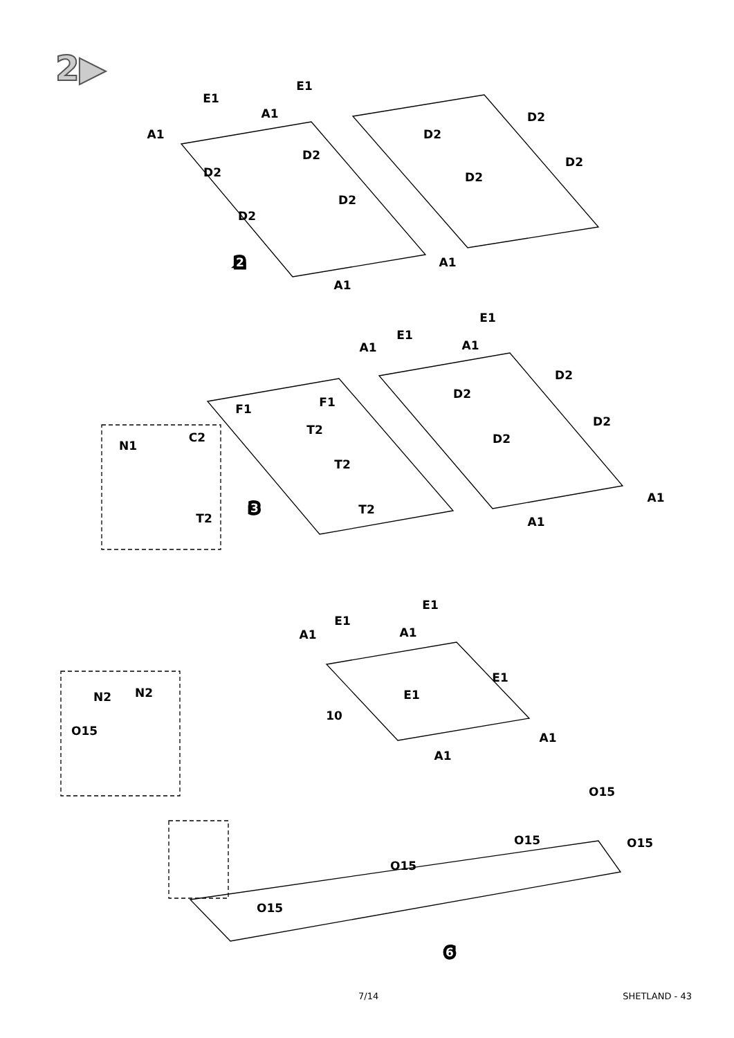2▶
E1
E1
A1
A1
D2
D2
D2
D2
D2
D2
D2
D2
A1
A1
2
E1
E1
A1
A1
D2
D2
D2
D2
F1
F1
T2
T2
T2
N1
C2
T2
3
A1
A1
E1
E1
A1
A1
E1
E1
10
A1
A1
N2
N2
O15
O15
O15
O15
O15
O15
6
7/14 SHETLAND - 43